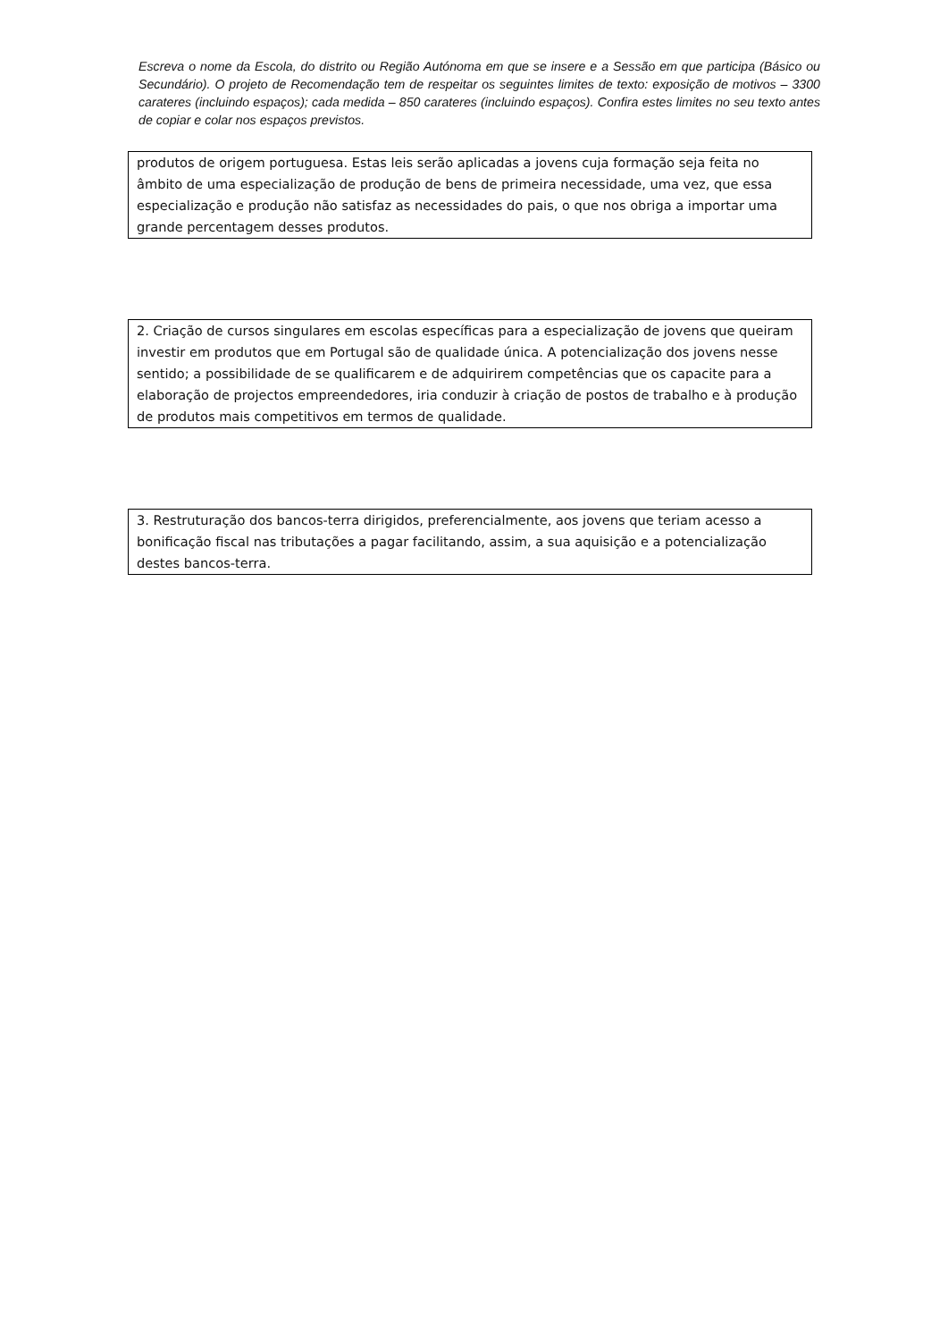Escreva o nome da Escola, do distrito ou Região Autónoma em que se insere e a Sessão em que participa (Básico ou Secundário). O projeto de Recomendação tem de respeitar os seguintes limites de texto: exposição de motivos – 3300 carateres (incluindo espaços); cada medida – 850 carateres (incluindo espaços). Confira estes limites no seu texto antes de copiar e colar nos espaços previstos.
produtos de origem portuguesa. Estas leis serão aplicadas a jovens cuja formação seja feita no âmbito de uma especialização de produção de bens de primeira necessidade, uma vez, que essa especialização e produção não satisfaz as necessidades do pais, o que nos obriga a importar uma grande percentagem desses produtos.
2. Criação de cursos singulares em escolas específicas para a especialização de jovens que queiram investir em produtos que em Portugal são de qualidade única. A potencialização dos jovens nesse sentido; a possibilidade de se qualificarem e de adquirirem competências que os capacite para a elaboração de projectos empreendedores, iria conduzir à criação de postos de trabalho e à produção de produtos mais competitivos em termos de qualidade.
3. Restruturação dos bancos-terra dirigidos, preferencialmente, aos jovens que teriam acesso a bonificação fiscal nas tributações a pagar facilitando, assim, a sua aquisição e a potencialização destes bancos-terra.